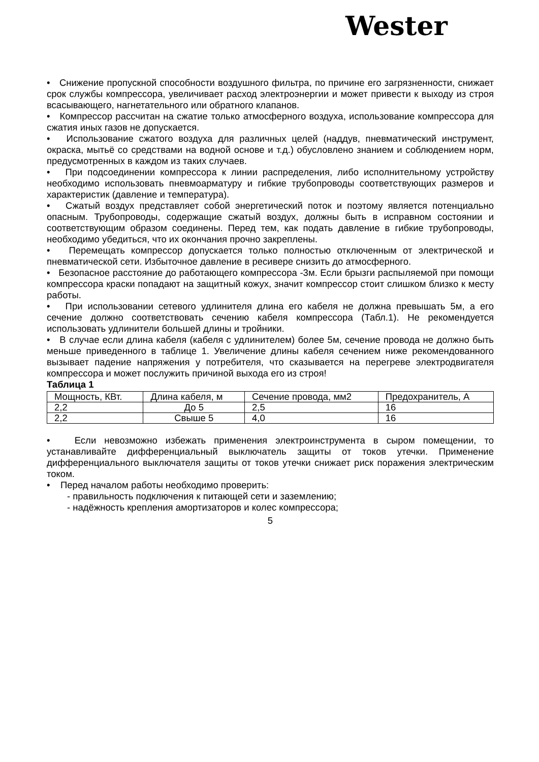Wester
• Снижение пропускной способности воздушного фильтра, по причине его загрязненности, снижает срок службы компрессора, увеличивает расход электроэнергии и может привести к выходу из строя всасывающего, нагнетательного или обратного клапанов.
• Компрессор рассчитан на сжатие только атмосферного воздуха, использование компрессора для сжатия иных газов не допускается.
• Использование сжатого воздуха для различных целей (наддув, пневматический инструмент, окраска, мытьё со средствами на водной основе и т.д.) обусловлено знанием и соблюдением норм, предусмотренных в каждом из таких случаев.
• При подсоединении компрессора к линии распределения, либо исполнительному устройству необходимо использовать пневмоарматуру и гибкие трубопроводы соответствующих размеров и характеристик (давление и температура).
• Сжатый воздух представляет собой энергетический поток и поэтому является потенциально опасным. Трубопроводы, содержащие сжатый воздух, должны быть в исправном состоянии и соответствующим образом соединены. Перед тем, как подать давление в гибкие трубопроводы, необходимо убедиться, что их окончания прочно закреплены.
• Перемещать компрессор допускается только полностью отключенным от электрической и пневматической сети. Избыточное давление в ресивере снизить до атмосферного.
• Безопасное расстояние до работающего компрессора -3м. Если брызги распыляемой при помощи компрессора краски попадают на защитный кожух, значит компрессор стоит слишком близко к месту работы.
• При использовании сетевого удлинителя длина его кабеля не должна превышать 5м, а его сечение должно соответствовать сечению кабеля компрессора (Табл.1). Не рекомендуется использовать удлинители большей длины и тройники.
• В случае если длина кабеля (кабеля с удлинителем) более 5м, сечение провода не должно быть меньше приведенного в таблице 1. Увеличение длины кабеля сечением ниже рекомендованного вызывает падение напряжения у потребителя, что сказывается на перегреве электродвигателя компрессора и может послужить причиной выхода его из строя!
Таблица 1
| Мощность, КВт. | Длина кабеля, м | Сечение провода, мм2 | Предохранитель, А |
| 2,2 | До 5 | 2,5 | 16 |
| 2,2 | Свыше 5 | 4,0 | 16 |
• Если невозможно избежать применения электроинструмента в сыром помещении, то устанавливайте дифференциальный выключатель защиты от токов утечки. Применение дифференциального выключателя защиты от токов утечки снижает риск поражения электрическим током.
• Перед началом работы необходимо проверить:
- правильность подключения к питающей сети и заземлению;
- надёжность крепления амортизаторов и колес компрессора;
5